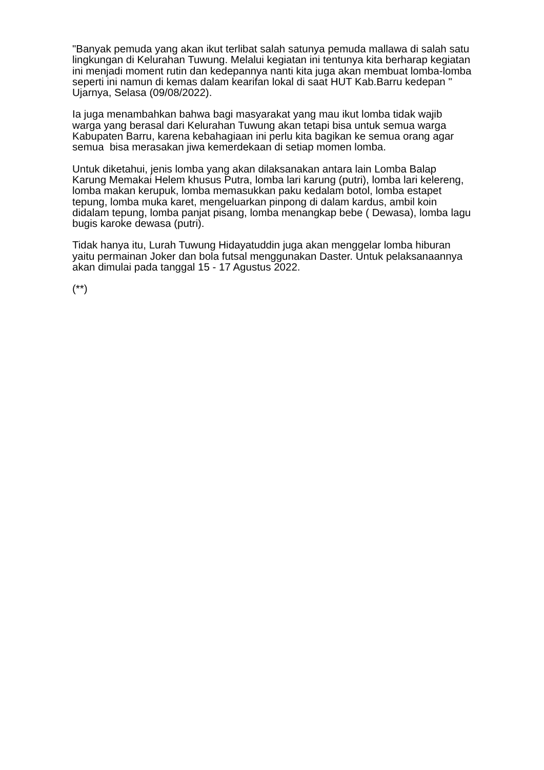"Banyak pemuda yang akan ikut terlibat salah satunya pemuda mallawa di salah satu lingkungan di Kelurahan Tuwung. Melalui kegiatan ini tentunya kita berharap kegiatan ini menjadi moment rutin dan kedepannya nanti kita juga akan membuat lomba-lomba seperti ini namun di kemas dalam kearifan lokal di saat HUT Kab.Barru kedepan " Ujarnya, Selasa (09/08/2022).
Ia juga menambahkan bahwa bagi masyarakat yang mau ikut lomba tidak wajib warga yang berasal dari Kelurahan Tuwung akan tetapi bisa untuk semua warga Kabupaten Barru, karena kebahagiaan ini perlu kita bagikan ke semua orang agar semua bisa merasakan jiwa kemerdekaan di setiap momen lomba.
Untuk diketahui, jenis lomba yang akan dilaksanakan antara lain Lomba Balap Karung Memakai Helem khusus Putra, lomba lari karung (putri), lomba lari kelereng, lomba makan kerupuk, lomba memasukkan paku kedalam botol, lomba estapet tepung, lomba muka karet, mengeluarkan pinpong di dalam kardus, ambil koin didalam tepung, lomba panjat pisang, lomba menangkap bebe ( Dewasa), lomba lagu bugis karoke dewasa (putri).
Tidak hanya itu, Lurah Tuwung Hidayatuddin juga akan menggelar lomba hiburan yaitu permainan Joker dan bola futsal menggunakan Daster. Untuk pelaksanaannya akan dimulai pada tanggal 15 - 17 Agustus 2022.
(**)